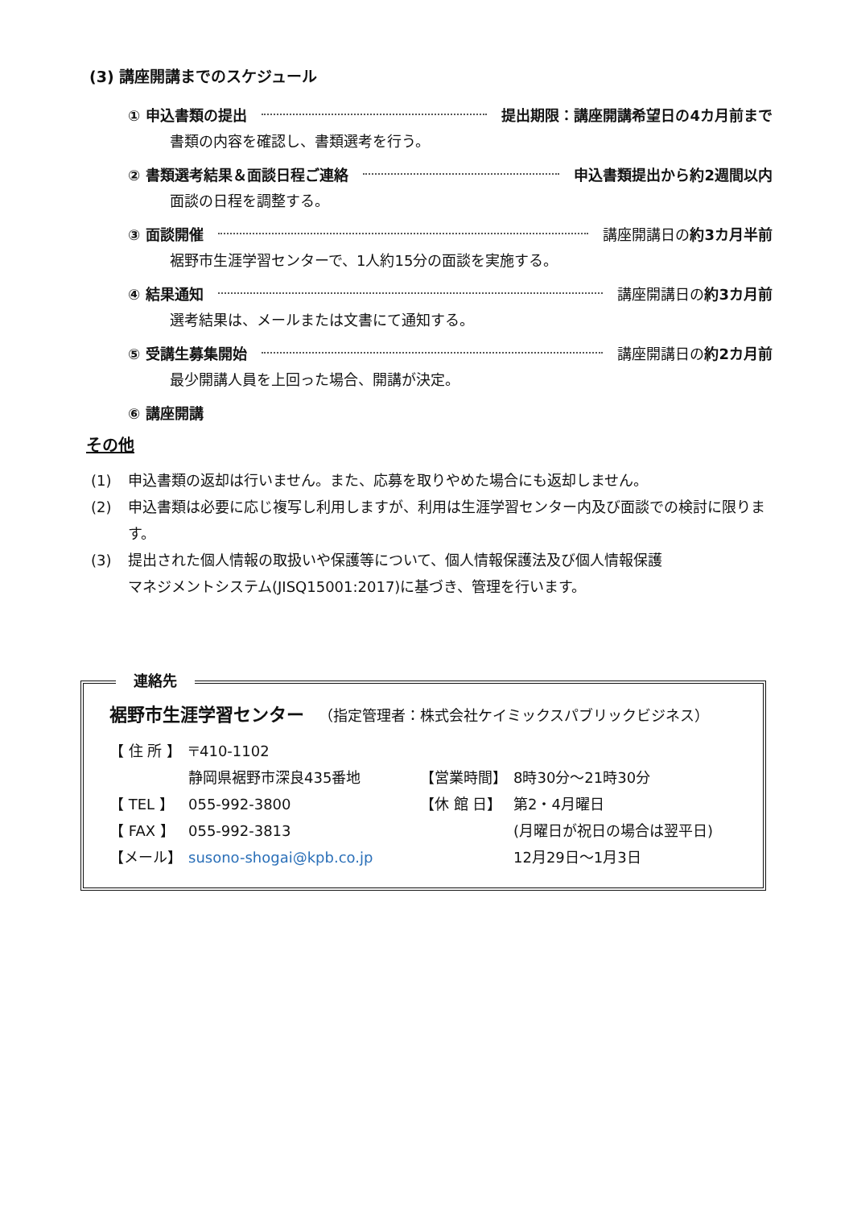(3) 講座開講までのスケジュール
① 申込書類の提出 提出期限：講座開講希望日の4カ月前まで
書類の内容を確認し、書類選考を行う。
② 書類選考結果＆面談日程ご連絡 申込書類提出から約2週間以内
面談の日程を調整する。
③ 面談開催 講座開講日の約3カ月半前
裾野市生涯学習センターで、1人約15分の面談を実施する。
④ 結果通知 講座開講日の約3カ月前
選考結果は、メールまたは文書にて通知する。
⑤ 受講生募集開始 講座開講日の約2カ月前
最少開講人員を上回った場合、開講が決定。
⑥ 講座開講
その他
(1) 申込書類の返却は行いません。また、応募を取りやめた場合にも返却しません。
(2) 申込書類は必要に応じ複写し利用しますが、利用は生涯学習センター内及び面談での検討に限ります。
(3) 提出された個人情報の取扱いや保護等について、個人情報保護法及び個人情報保護
マネジメントシステム(JISQ15001:2017)に基づき、管理を行います。
連絡先
裾野市生涯学習センター （指定管理者：株式会社ケイミックスパブリックビジネス）
| 【 住 所 】 | 〒410-1102 | | |
| | 静岡県裾野市深良435番地 | 【営業時間】 | 8時30分～21時30分 |
| 【 TEL 】 | 055-992-3800 | 【休 館 日】 | 第2・4月曜日 |
| 【 FAX 】 | 055-992-3813 | | (月曜日が祝日の場合は翌平日) |
| 【メール】 | susono-shogai@kpb.co.jp | | 12月29日～1月3日 |